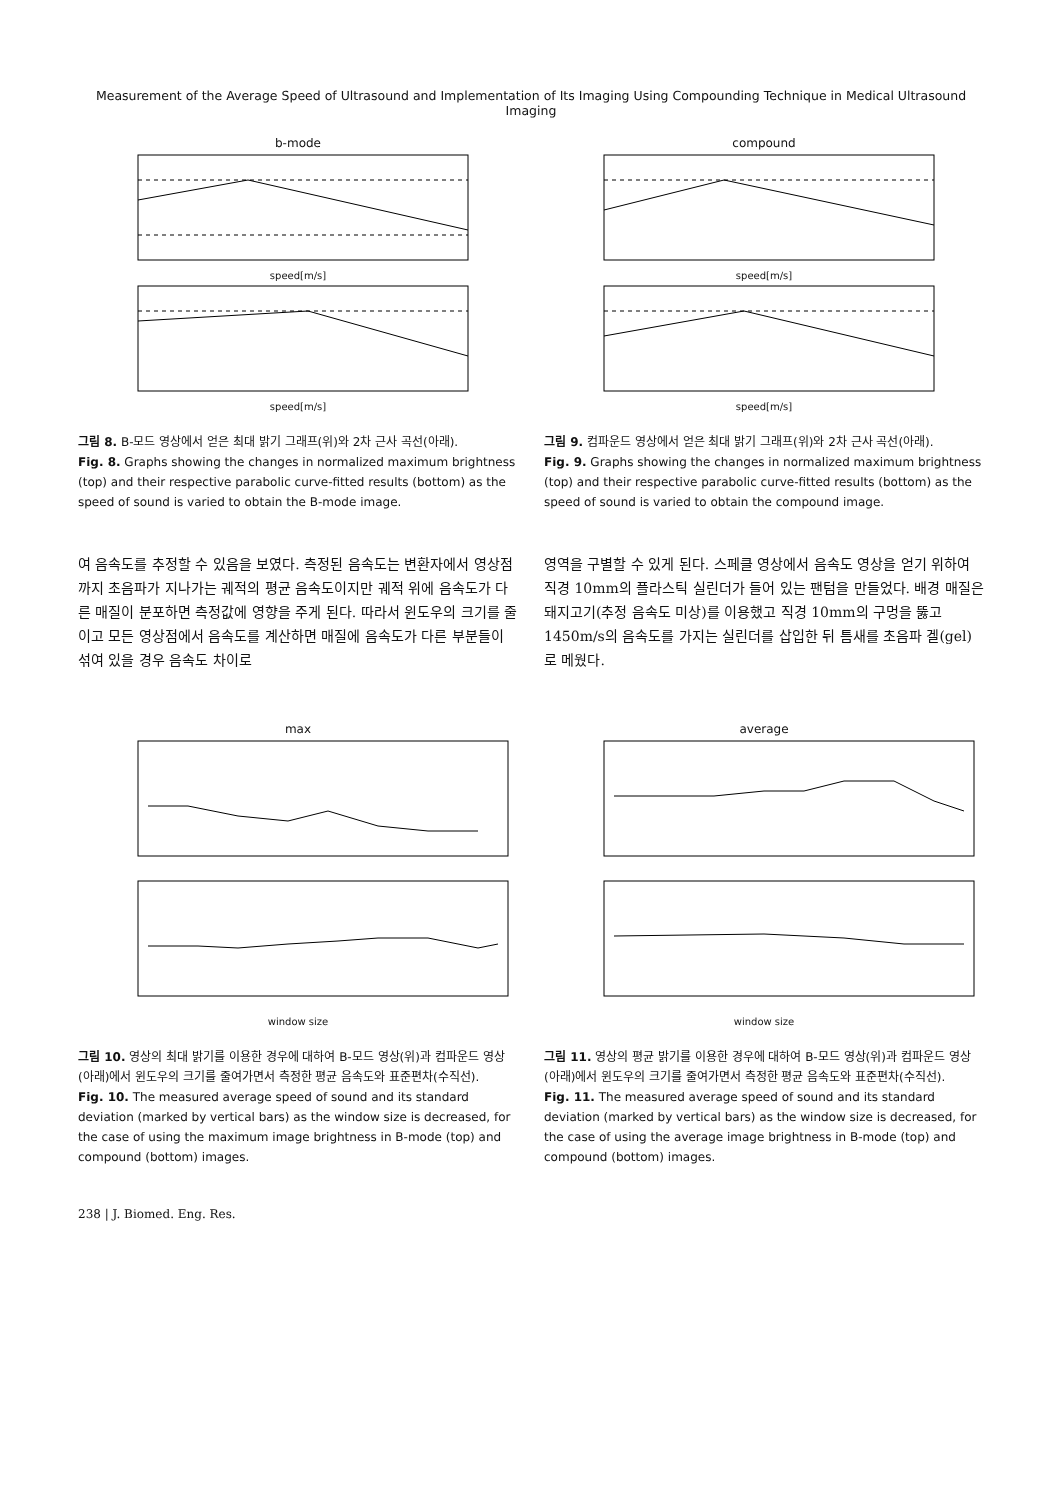Measurement of the Average Speed of Ultrasound and Implementation of Its Imaging Using Compounding Technique in Medical Ultrasound Imaging
b-mode
speed[m/s]
speed[m/s]
그림 8. B-모드 영상에서 얻은 최대 밝기 그래프(위)와 2차 근사 곡선(아래).
Fig. 8. Graphs showing the changes in normalized maximum brightness (top) and their respective parabolic curve-fitted results (bottom) as the speed of sound is varied to obtain the B-mode image.
compound
speed[m/s]
speed[m/s]
그림 9. 컴파운드 영상에서 얻은 최대 밝기 그래프(위)와 2차 근사 곡선(아래).
Fig. 9. Graphs showing the changes in normalized maximum brightness (top) and their respective parabolic curve-fitted results (bottom) as the speed of sound is varied to obtain the compound image.
여 음속도를 추정할 수 있음을 보였다. 측정된 음속도는 변환자에서 영상점까지 초음파가 지나가는 궤적의 평균 음속도이지만 궤적 위에 음속도가 다른 매질이 분포하면 측정값에 영향을 주게 된다. 따라서 윈도우의 크기를 줄이고 모든 영상점에서 음속도를 계산하면 매질에 음속도가 다른 부분들이 섞여 있을 경우 음속도 차이로
영역을 구별할 수 있게 된다. 스페클 영상에서 음속도 영상을 얻기 위하여 직경 10mm의 플라스틱 실린더가 들어 있는 팬텀을 만들었다. 배경 매질은 돼지고기(추정 음속도 미상)를 이용했고 직경 10mm의 구멍을 뚫고 1450m/s의 음속도를 가지는 실린더를 삽입한 뒤 틈새를 초음파 겔(gel)로 메웠다.
max
window size
그림 10. 영상의 최대 밝기를 이용한 경우에 대하여 B-모드 영상(위)과 컴파운드 영상(아래)에서 윈도우의 크기를 줄여가면서 측정한 평균 음속도와 표준편차(수직선).
Fig. 10. The measured average speed of sound and its standard deviation (marked by vertical bars) as the window size is decreased, for the case of using the maximum image brightness in B-mode (top) and compound (bottom) images.
average
window size
그림 11. 영상의 평균 밝기를 이용한 경우에 대하여 B-모드 영상(위)과 컴파운드 영상(아래)에서 윈도우의 크기를 줄여가면서 측정한 평균 음속도와 표준편차(수직선).
Fig. 11. The measured average speed of sound and its standard deviation (marked by vertical bars) as the window size is decreased, for the case of using the average image brightness in B-mode (top) and compound (bottom) images.
238 | J. Biomed. Eng. Res.